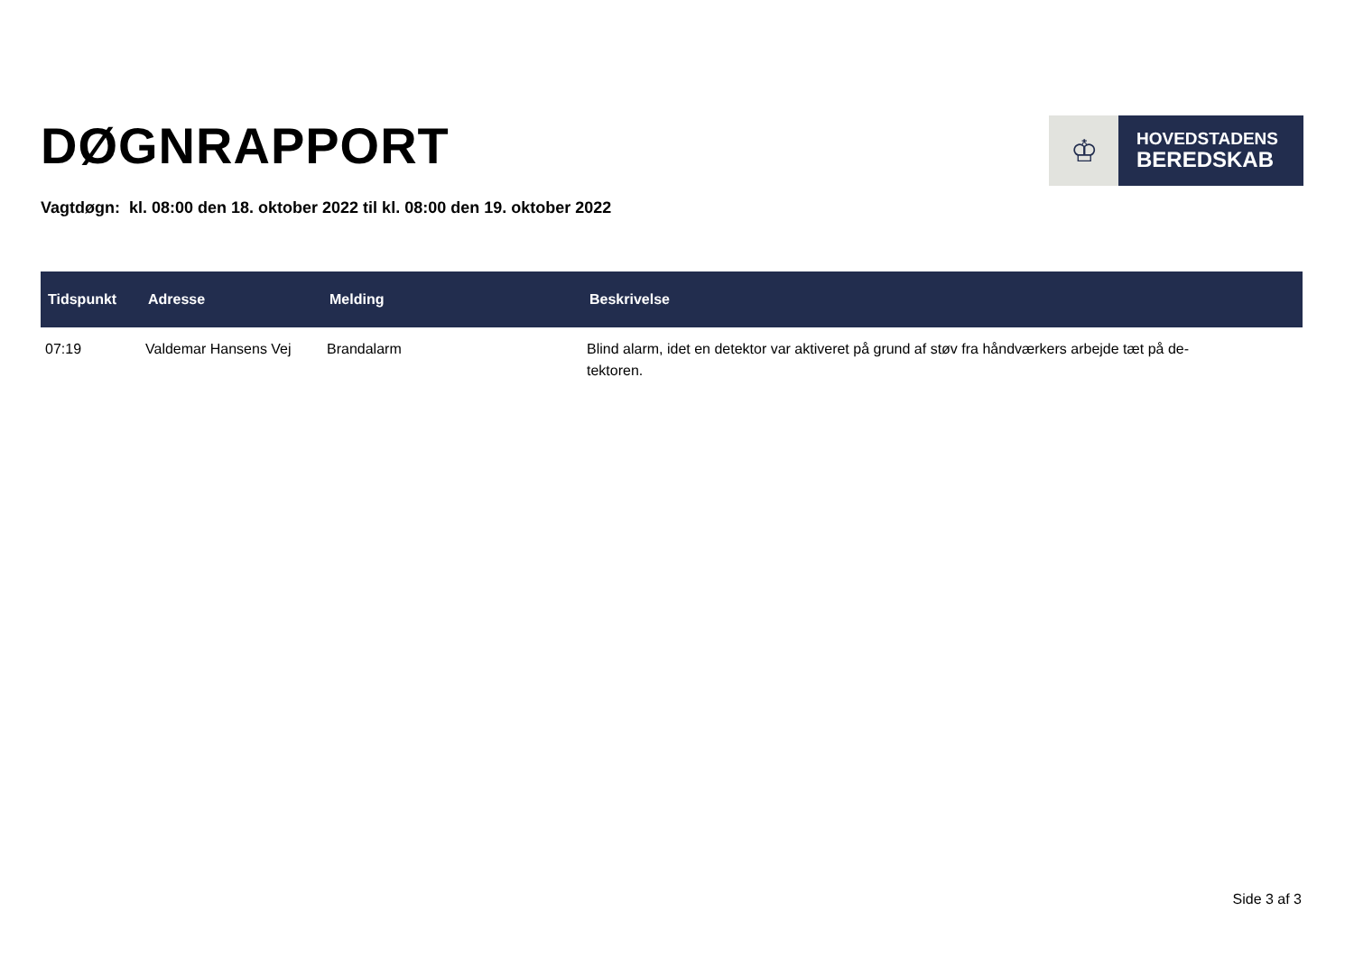DØGNRAPPORT
♔
HOVEDSTADENS
BEREDSKAB
Vagtdøgn: kl. 08:00 den 18. oktober 2022 til kl. 08:00 den 19. oktober 2022
| Tidspunkt | Adresse | Melding | Beskrivelse |
| --- | --- | --- | --- |
| 07:19 | Valdemar Hansens Vej | Brandalarm | Blind alarm, idet en detektor var aktiveret på grund af støv fra håndværkers arbejde tæt på de- tektoren. |
Side 3 af 3